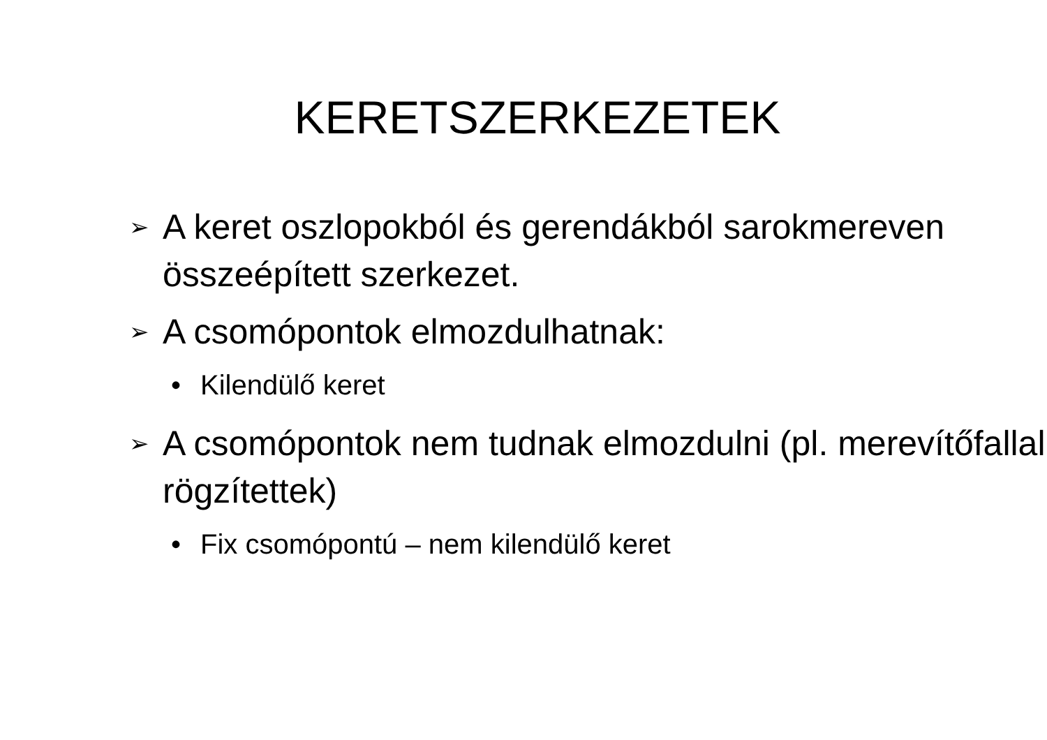KERETSZERKEZETEK
➢ A keret oszlopokból és gerendákból sarokmereven összeépített szerkezet.
➢ A csomópontok elmozdulhatnak:
• Kilendülő keret
➢ A csomópontok nem tudnak elmozdulni (pl. merevítőfallal rögzítettek)
• Fix csomópontú – nem kilendülő keret